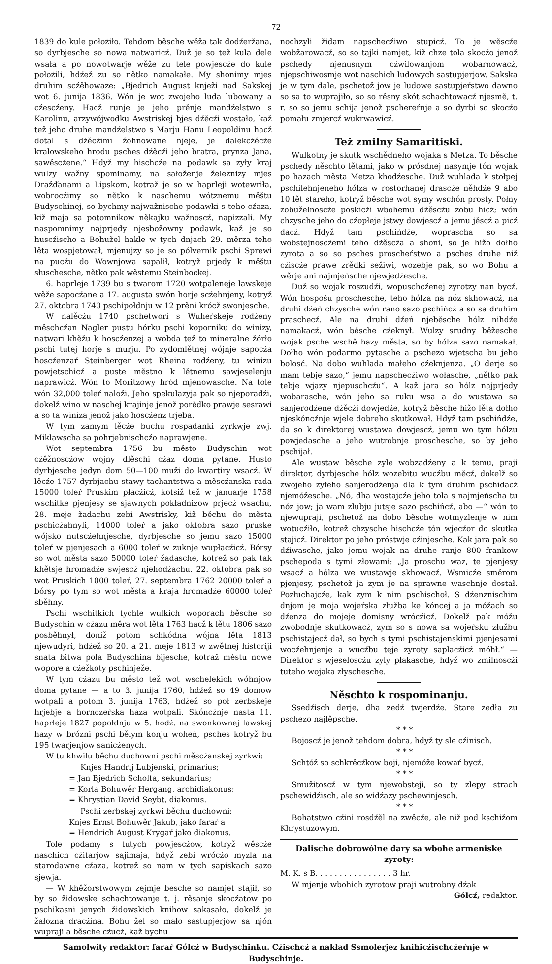72
1839 do kule położiło. Tehdom běsche wěža tak dodźeržana, so dyrbjesche so nowa natwaricź. Duž je so tež kula dele wsała a po nowotwarje wěže zu tele powjescźe do kule położili, hdźež zu so nětko namakałe. My shonimy mjes druhim scźěhowaze: „Bjedrich August knježi nad Sakskej wot 6. junija 1836. Wón je wot zwojeho luda lubowany a cźescźeny. Hacž runje je jeho prěnje mandźelstwo s Karolinu, arzywójwodku Awstriskej bjes dźěcźi wostało, kaž tež jeho druhe mandźelstwo s Marju Hanu Leopoldinu hacž dotal s dźěcźimi žohnowane njeje, je dalekcźěcźe kralowskeho hrodu psches dźěcźi jeho bratra, prynza Jana, sawěscźene.“ Hdyž my hischcźe na podawk sa zyły kraj wulzy wažny spominamy, na sałoženje železnizy mjes Dražďanami a Lipskom, kotraž je so w haprleji wotewriła, wobrocźimy so nětko k naschemu wótznemu měštu Budyschinej, so bychmy najwažnische podawki s teho cźaza, kiž maja sa potomnikow někajku wažnoscź, napizzali. My naspomnimy najprjedy njesbožowny podawk, kaž je so huscźischo a Bohužel hakle w tych dnjach 29. měrza teho lěta wospjetował, mjenujzy so je so pólvernik pschi Sprewi na pucźu do Wownjowa sapalił, kotryž prjedy k měštu słuschesche, nětko pak wěstemu Steinbockej.
6. haprleje 1739 bu s twarom 1720 wotpaleneje lawskeje wěže sapocźane a 17. augusta swón horje scźehnjeny, kotryž 27. oktobra 1740 pschipołdnju w 12 prěni krócž swonjesche.
W nalěcźu 1740 pschetwori s Wuheŕskeje rodźeny měschcźan Nagler pustu hórku pschi koporniku do winizy, natwari khěžu k hoscźenzej a wobda tež to mineralne žórło pschi tutej horje s murju. Po zydomlětnej wójnje sapocźa hoscźenzaŕ Steinberger wot Rheina rodźeny, tu winizu powjetschicź a puste městno k lětnemu sawjeselenju naprawicź. Wón to Moritzowy hród mjenowasche. Na tole wón 32,000 toleŕ naloži. Jeho spekulazyja pak so njeporadźi, dokelž wino w naschej krajinje jenož porědko prawje sesrawi a so ta winiza jenož jako hoscźenz trjeba.
W tym zamym lěcźe buchu rospadanki zyrkwje zwj. Miklawscha sa pohrjebnischcźo naprawjene.
Wot septembra 1756 bu město Budyschin wot cźěžnoscźow wojny dlěschi cźaz doma pytane. Husto dyrbjesche jedyn dom 50—100 muži do kwartiry wsacź. W lěcźe 1757 dyrbjachu stawy tachantstwa a měscźanska rada 15000 toleŕ Pruskim płacźicź, kotsiž tež w januarje 1758 wschitke pjenjesy se sjawnych pokładnizow prjecź wsachu, 28. meje žadachu zebi Awstrisky, kiž běchu do města pschicźahnyli, 14000 toleŕ a jako oktobra sazo pruske wójsko nutscźehnjesche, dyrbjesche so jemu sazo 15000 toleŕ w pjenjesach a 6000 toleŕ w zuknje wupłacźicź. Bórsy so wot města sazo 50000 toleŕ žadasche, kotrež so pak tak khětsje hromadźe swjescź njehodźachu. 22. oktobra pak so wot Pruskich 1000 toleŕ, 27. septembra 1762 20000 toleŕ a bórsy po tym so wot města a kraja hromadźe 60000 toleŕ sběhny.
Pschi wschitkich tychle wulkich woporach běsche so Budyschin w cźazu měra wot lěta 1763 hacž k lětu 1806 sazo posběhnył, doniž potom schkódna wójna lěta 1813 njewudyri, hdźež so 20. a 21. meje 1813 w zwětnej historiji snata bitwa pola Budyschina bijesche, kotraž městu nowe wopore a cźežkoty pschinježe.
W tym cźazu bu město tež wot wschelekich wóhnjow doma pytane — a to 3. junija 1760, hdźež so 49 domow wotpali a potom 3. junija 1763, hdźež so poł zerbskeje hrjebje a hornczeŕska haza wotpali. Skóncźnje nasta 11. haprleje 1827 popołdnju w 5. hodź. na swonkownej lawskej hazy w brózni pschi bělym konju woheń, psches kotryž bu 195 twarjenjow sanicźenych.
W tu khwilu běchu duchowni pschi měscźanskej zyrkwi:
Knjes Handrij Lubjenski, primarius;
= Jan Bjedrich Scholta, sekundarius;
= Korla Bohuwěr Hergang, archidiakonus;
= Khrystian David Seybt, diakonus.
Pschi zerbskej zyrkwi běchu duchowni:
Knjes Ernst Bohuwěr Jakub, jako faraŕ a
= Hendrich August Krygaŕ jako diakonus.
Tole podamy s tutych powjescźow, kotryž wěscźe naschich cźitarjow sajimaja, hdyž zebi wrócźo myzla na starodawne cźaza, kotrež so nam w tych sapiskach sazo sjewja.
— W khěžorstwowym zejmje besche so namjet stajił, so by so židowske schachtowanje t. j. rěsanje skocźatow po pschikasni jenych židowskich knihow sakasało, dokelž je žałozna dracźina. Bohu žel so mało sastupjerjow sa njón wupraji a běsche cźucź, kaž bychu
nochzyli židam napschecźiwo stupicź. To je wěscźe wobžarowacź, so so tajki namjet, kiž chze tola skocźo jenož pschedy njenusnym cźwilowanjom wobarnowacź, njepschiwosmje wot naschich ludowych sastupjerjow. Sakska je w tym dale, pschetož jow je ludowe sastupjeŕstwo dawno so sa to wuprajiło, so so rěsny skót schachtowacź njesmě, t. r. so so jemu schija jenož pschereŕnje a so dyrbi so skocźo pomału zmjercź wukrwawicź.
Tež zmilny Samaritiski.
Wulkotny je skutk wschědneho wojaka s Metza. To běsche pschedy něschto lětami, jako w prósdnej nasymje tón wojak po hazach města Metza khodźesche. Duž wuhlada k stołpej pschilehnjeneho hólza w rostorhanej drascźe něhdźe 9 abo 10 lět stareho, kotryž běsche wot symy wschón prosty. Połny zobuželnoscźe poskicźi wbohemu dźěscźu zobu hicź; wón chzysche jeho do cźopłeje jstwy dowjescź a jemu jěscź a picź dacź. Hdyž tam pschińdźe, woprascha so sa wobstejnoscźemi teho dźěscźa a shoni, so je hižo dołho zyrota a so so psches proscheŕstwo a psches druhe niž cźiscźe prawe zrědki sežiwi, wozebje pak, so wo Bohu a wěrje ani najmjeńsche njewjedźesche.
Duž so wojak roszudźi, wopuschcźenej zyrotzy nan bycź. Wón hospośu proschesche, teho hólza na nóz skhowacź, na druhi dźeń chzysche wón rano sazo pschińcź a so sa druhim praschecź. Ale na druhi dźeń njeběsche hólz nihdźe namakacź, wón běsche cźeknył. Wulzy srudny běžesche wojak psche wschě hazy města, so by hólza sazo namakał. Dołho wón podarmo pytasche a pschezo wjetscha bu jeho bolosć. Na dobo wuhlada małeho cźeknjenza. „O derje so mam tebje sazo,“ jemu napschecźiwo wołasche, „nětko pak tebje wjazy njepuschcźu“. A kaž jara so hólz najprjedy wobarasche, wón jeho sa ruku wsa a do wustawa sa sanjerodźene dźěcźi dowjedźe, kotryž běsche hižo lěta dołho njeskóncźnje wjele dobreho skutkował. Hdyž tam pschińdźe, da so k direktorej wustawa dowjescź, jemu wo tym hólzu powjedasche a jeho wutrobnje proschesche, so by jeho pschijał.
Ale wustaw běsche zyle wobzadźeny a k temu, praji direktor, dyrbjesche hólz wozebitu wucźbu měcź, dokelž so zwojeho zyłeho sanjerodźenja dla k tym druhim pschidacź njemóžesche. „Nó, dha wostajcźe jeho tola s najmjeńscha tu nóz jow; ja wam zlubju jutsje sazo pschińcź, abo —“ wón to njewupraji, pschetož na dobo běsche wotmyzlenje w nim wotucźiło, kotrež chzysche hischcźe tón wjecźor do skutka stajicź. Direktor po jeho próstwje cźinjesche. Kak jara pak so dźiwasche, jako jemu wojak na druhe ranje 800 frankow pschepoda s tymi złowami: „Ja proschu waz, te pjenjesy wsacź a hólza we wustawje skhowacź. Wsmicźe směrom pjenjesy, pschetož ja zym je na sprawne waschnje dostał. Pozłuchajcźe, kak zym k nim pschischoł. S dźenznischim dnjom je moja wojeŕska złužba ke kóncej a ja móžach so dźenza do mojeje domisny wrócźicź. Dokelž pak móžu zwobodnje skutkowacź, zym so s nowa sa wojeŕsku złužbu pschistajecź dał, so bych s tymi pschistajenskimi pjenjesami wocźehnjenje a wucźbu teje zyroty saplacźicź móhł.“ — Direktor s wjeseloscźu zyly płakasche, hdyž wo zmilnoscźi tuteho wojaka złyschesche.
Něschto k rospominanju.
Ssedźisch derje, dha zedź twjerdźe. Stare zedła zu pschezo najlěpsche.
* * *
Bojoscź je jenož tehdom dobra, hdyž ty sle cźinisch.
* * *
Schtóž so schkrěcźkow boji, njemóže kowaŕ bycź.
* * *
Smužitoscź w tym njewobsteji, so ty zlepy strach pschewidźisch, ale so widźazy pschewinjesch.
* * *
Bohatstwo cźini rosdźěl na zwěcźe, ale niž pod kschižom Khrystuzowym.
Dalische dobrowólne dary sa wbohe armeniske zyroty:
M. K. s B. . . . . . . . . . . . . . . . 3 hr.
W mjenje wbohich zyrotow praji wutrobny dźak
Gólcź, redaktor.
Samolwity redaktor: faraŕ Gólcź w Budyschinku. Cźischcź a nakład Ssmolerjez knihicźischcźeŕnje w Budyschinje.